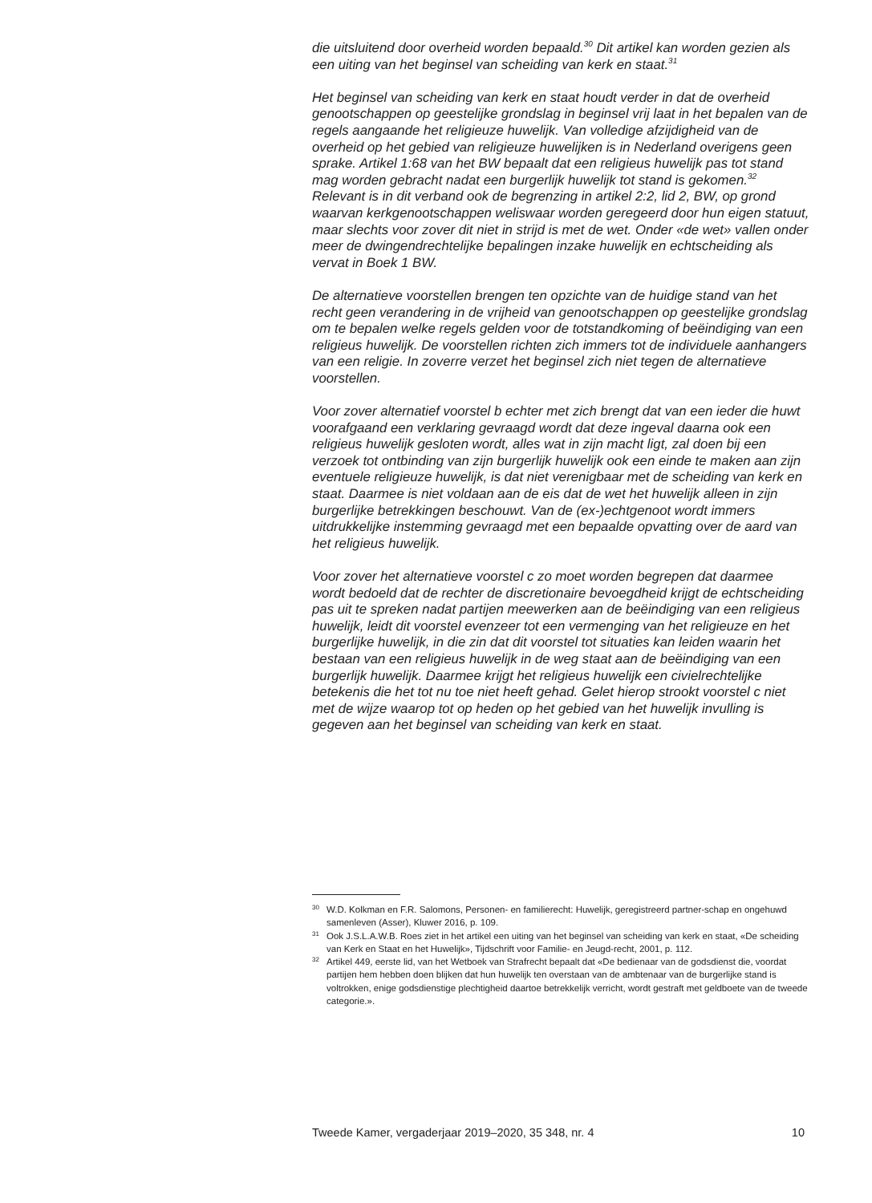die uitsluitend door overheid worden bepaald.<sup>30</sup> Dit artikel kan worden gezien als een uiting van het beginsel van scheiding van kerk en staat.<sup>31</sup>
Het beginsel van scheiding van kerk en staat houdt verder in dat de overheid genootschappen op geestelijke grondslag in beginsel vrij laat in het bepalen van de regels aangaande het religieuze huwelijk. Van volledige afzijdigheid van de overheid op het gebied van religieuze huwelijken is in Nederland overigens geen sprake. Artikel 1:68 van het BW bepaalt dat een religieus huwelijk pas tot stand mag worden gebracht nadat een burgerlijk huwelijk tot stand is gekomen.<sup>32</sup> Relevant is in dit verband ook de begrenzing in artikel 2:2, lid 2, BW, op grond waarvan kerkgenootschappen weliswaar worden geregeerd door hun eigen statuut, maar slechts voor zover dit niet in strijd is met de wet. Onder «de wet» vallen onder meer de dwingendrechtelijke bepalingen inzake huwelijk en echtscheiding als vervat in Boek 1 BW.
De alternatieve voorstellen brengen ten opzichte van de huidige stand van het recht geen verandering in de vrijheid van genootschappen op geestelijke grondslag om te bepalen welke regels gelden voor de totstandkoming of beëindiging van een religieus huwelijk. De voorstellen richten zich immers tot de individuele aanhangers van een religie. In zoverre verzet het beginsel zich niet tegen de alternatieve voorstellen.
Voor zover alternatief voorstel b echter met zich brengt dat van een ieder die huwt voorafgaand een verklaring gevraagd wordt dat deze ingeval daarna ook een religieus huwelijk gesloten wordt, alles wat in zijn macht ligt, zal doen bij een verzoek tot ontbinding van zijn burgerlijk huwelijk ook een einde te maken aan zijn eventuele religieuze huwelijk, is dat niet verenigbaar met de scheiding van kerk en staat. Daarmee is niet voldaan aan de eis dat de wet het huwelijk alleen in zijn burgerlijke betrekkingen beschouwt. Van de (ex-)echtgenoot wordt immers uitdrukkelijke instemming gevraagd met een bepaalde opvatting over de aard van het religieus huwelijk.
Voor zover het alternatieve voorstel c zo moet worden begrepen dat daarmee wordt bedoeld dat de rechter de discretionaire bevoegdheid krijgt de echtscheiding pas uit te spreken nadat partijen meewerken aan de beëindiging van een religieus huwelijk, leidt dit voorstel evenzeer tot een vermenging van het religieuze en het burgerlijke huwelijk, in die zin dat dit voorstel tot situaties kan leiden waarin het bestaan van een religieus huwelijk in de weg staat aan de beëindiging van een burgerlijk huwelijk. Daarmee krijgt het religieus huwelijk een civielrechtelijke betekenis die het tot nu toe niet heeft gehad. Gelet hierop strookt voorstel c niet met de wijze waarop tot op heden op het gebied van het huwelijk invulling is gegeven aan het beginsel van scheiding van kerk en staat.
30 W.D. Kolkman en F.R. Salomons, Personen- en familierecht: Huwelijk, geregistreerd partner-schap en ongehuwd samenleven (Asser), Kluwer 2016, p. 109.
31 Ook J.S.L.A.W.B. Roes ziet in het artikel een uiting van het beginsel van scheiding van kerk en staat, «De scheiding van Kerk en Staat en het Huwelijk», Tijdschrift voor Familie- en Jeugd-recht, 2001, p. 112.
32 Artikel 449, eerste lid, van het Wetboek van Strafrecht bepaalt dat «De bedienaar van de godsdienst die, voordat partijen hem hebben doen blijken dat hun huwelijk ten overstaan van de ambtenaar van de burgerlijke stand is voltrokken, enige godsdienstige plechtigheid daartoe betrekkelijk verricht, wordt gestraft met geldboete van de tweede categorie.».
Tweede Kamer, vergaderjaar 2019–2020, 35 348, nr. 4 10